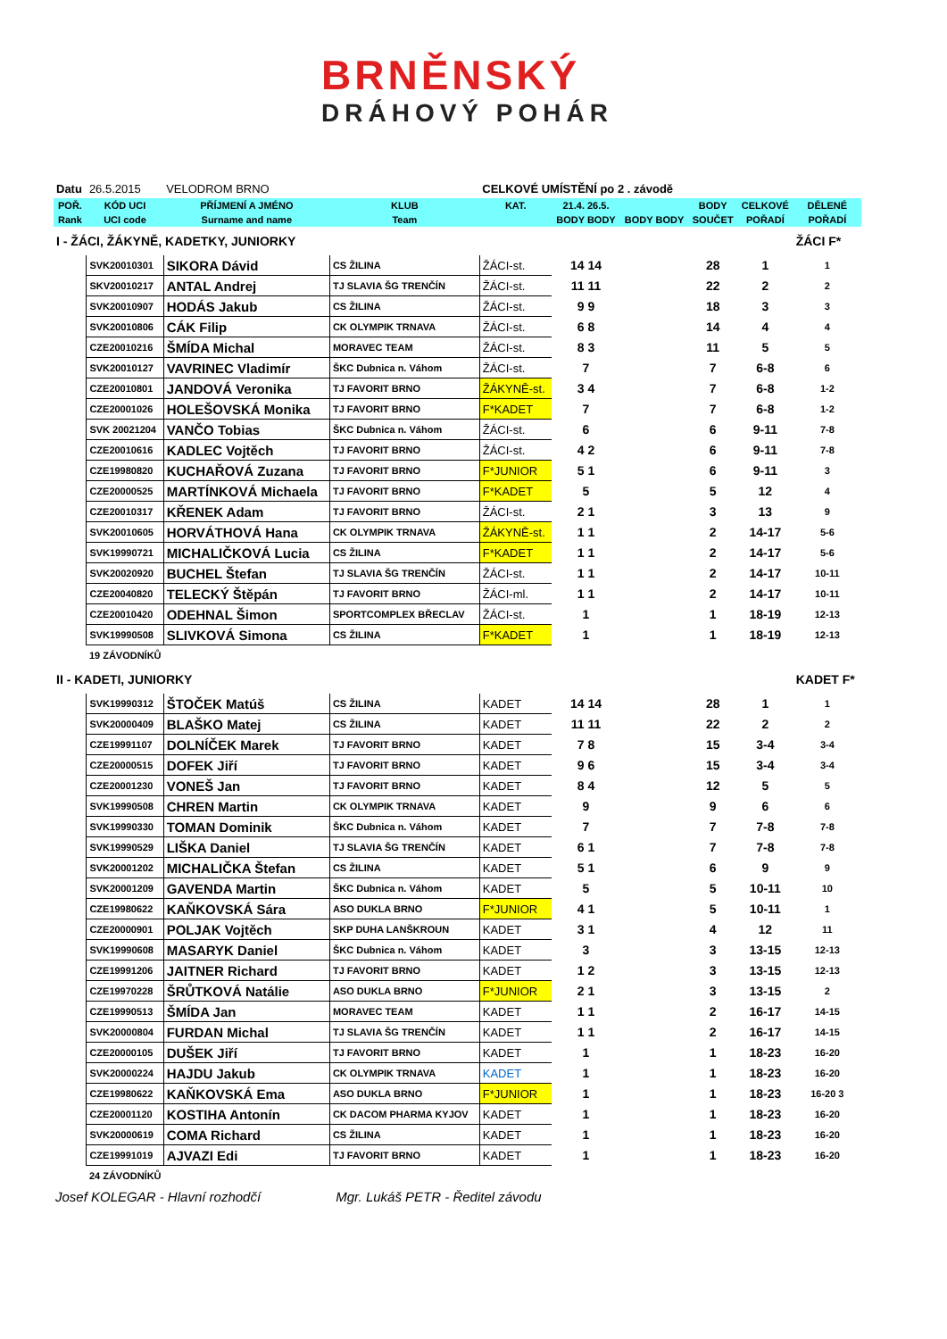BRNĚNSKÝ
DRÁHOVÝ POHÁR
| Datu | 26.5.2015 | VELODROM BRNO | | CELKOVÉ UMÍSTĚNÍ po 2 . závodě | | | | | |
| POŘ. | KÓD UCI | PŘÍJMENÍ A JMÉNO | KLUB | KAT. | 21.4. 26.5. | | BODY | CELKOVÉ | DĚLENÉ |
| Rank | UCI code | Surname and name | Team | | BODY BODY | BODY BODY | SOUČET | POŘADÍ | POŘADÍ |
| I - ŽÁCI, ŽÁKYNĚ, KADETKY, JUNIORKY | | | | | | | | | ŽÁCI F* |
| | SVK20010301 | SIKORA Dávid | CS ŽILINA | ŽÁCI-st. | 14 14 | | 28 | 1 | 1 |
| | SKV20010217 | ANTAL Andrej | TJ SLAVIA ŠG TRENČÍN | ŽÁCI-st. | 11 11 | | 22 | 2 | 2 |
| | SVK20010907 | HODÁS Jakub | CS ŽILINA | ŽÁCI-st. | 9 9 | | 18 | 3 | 3 |
| | SVK20010806 | CÁK Filip | CK OLYMPIK TRNAVA | ŽÁCI-st. | 6 8 | | 14 | 4 | 4 |
| | CZE20010216 | ŠMÍDA Michal | MORAVEC TEAM | ŽÁCI-st. | 8 3 | | 11 | 5 | 5 |
| | SVK20010127 | VAVRINEC Vladimír | ŠKC Dubnica n. Váhom | ŽÁCI-st. | 7 | | 7 | 6-8 | 6 |
| | CZE20010801 | JANDOVÁ Veronika | TJ FAVORIT BRNO | ŽÁKYNĚ-st. | 3 4 | | 7 | 6-8 | 1-2 |
| | CZE20001026 | HOLEŠOVSKÁ Monika | TJ FAVORIT BRNO | F*KADET | 7 | | 7 | 6-8 | 1-2 |
| | SVK 20021204 | VANČO Tobias | ŠKC Dubnica n. Váhom | ŽÁCI-st. | 6 | | 6 | 9-11 | 7-8 |
| | CZE20010616 | KADLEC Vojtěch | TJ FAVORIT BRNO | ŽÁCI-st. | 4 2 | | 6 | 9-11 | 7-8 |
| | CZE19980820 | KUCHAŘOVÁ Zuzana | TJ FAVORIT BRNO | F*JUNIOR | 5 1 | | 6 | 9-11 | 3 |
| | CZE20000525 | MARTÍNKOVÁ Michaela | TJ FAVORIT BRNO | F*KADET | 5 | | 5 | 12 | 4 |
| | CZE20010317 | KŘENEK Adam | TJ FAVORIT BRNO | ŽÁCI-st. | 2 1 | | 3 | 13 | 9 |
| | SVK20010605 | HORVÁTHOVÁ Hana | CK OLYMPIK TRNAVA | ŽÁKYNĚ-st. | 1 1 | | 2 | 14-17 | 5-6 |
| | SVK19990721 | MICHALIČKOVÁ Lucia | CS ŽILINA | F*KADET | 1 1 | | 2 | 14-17 | 5-6 |
| | SVK20020920 | BUCHEL Štefan | TJ SLAVIA ŠG TRENČÍN | ŽÁCI-st. | 1 1 | | 2 | 14-17 | 10-11 |
| | CZE20040820 | TELECKÝ Štěpán | TJ FAVORIT BRNO | ŽÁCI-ml. | 1 1 | | 2 | 14-17 | 10-11 |
| | CZE20010420 | ODEHNAL Šimon | SPORTCOMPLEX BŘECLAV | ŽÁCI-st. | 1 | | 1 | 18-19 | 12-13 |
| | SVK19990508 | SLIVKOVÁ Simona | CS ŽILINA | F*KADET | 1 | | 1 | 18-19 | 12-13 |
| | 19 ZÁVODNÍKŮ | | | | | | | | |
| II - KADETI, JUNIORKY | | | | | | | | | KADET F* |
| | SVK19990312 | ŠTOČEK Matúš | CS ŽILINA | KADET | 14 14 | | 28 | 1 | 1 |
| | SVK20000409 | BLAŠKO Matej | CS ŽILINA | KADET | 11 11 | | 22 | 2 | 2 |
| | CZE19991107 | DOLNÍČEK Marek | TJ FAVORIT BRNO | KADET | 7 8 | | 15 | 3-4 | 3-4 |
| | CZE20000515 | DOFEK Jiří | TJ FAVORIT BRNO | KADET | 9 6 | | 15 | 3-4 | 3-4 |
| | CZE20001230 | VONEŠ Jan | TJ FAVORIT BRNO | KADET | 8 4 | | 12 | 5 | 5 |
| | SVK19990508 | CHREN Martin | CK OLYMPIK TRNAVA | KADET | 9 | | 9 | 6 | 6 |
| | SVK19990330 | TOMAN Dominik | ŠKC Dubnica n. Váhom | KADET | 7 | | 7 | 7-8 | 7-8 |
| | SVK19990529 | LIŠKA Daniel | TJ SLAVIA ŠG TRENČÍN | KADET | 6 1 | | 7 | 7-8 | 7-8 |
| | SVK20001202 | MICHALIČKA Štefan | CS ŽILINA | KADET | 5 1 | | 6 | 9 | 9 |
| | SVK20001209 | GAVENDA Martin | ŠKC Dubnica n. Váhom | KADET | 5 | | 5 | 10-11 | 10 |
| | CZE19980622 | KAŇKOVSKÁ Sára | ASO DUKLA BRNO | F*JUNIOR | 4 1 | | 5 | 10-11 | 1 |
| | CZE20000901 | POLJAK Vojtěch | SKP DUHA LANŠKROUN | KADET | 3 1 | | 4 | 12 | 11 |
| | SVK19990608 | MASARYK Daniel | ŠKC Dubnica n. Váhom | KADET | 3 | | 3 | 13-15 | 12-13 |
| | CZE19991206 | JAITNER Richard | TJ FAVORIT BRNO | KADET | 1 2 | | 3 | 13-15 | 12-13 |
| | CZE19970228 | ŠRŮTKOVÁ Natálie | ASO DUKLA BRNO | F*JUNIOR | 2 1 | | 3 | 13-15 | 2 |
| | CZE19990513 | ŠMÍDA Jan | MORAVEC TEAM | KADET | 1 1 | | 2 | 16-17 | 14-15 |
| | SVK20000804 | FURDAN Michal | TJ SLAVIA ŠG TRENČÍN | KADET | 1 1 | | 2 | 16-17 | 14-15 |
| | CZE20000105 | DUŠEK Jiří | TJ FAVORIT BRNO | KADET | 1 | | 1 | 18-23 | 16-20 |
| | SVK20000224 | HAJDU Jakub | CK OLYMPIK TRNAVA | KADET | 1 | | 1 | 18-23 | 16-20 |
| | CZE19980622 | KAŇKOVSKÁ Ema | ASO DUKLA BRNO | F*JUNIOR | 1 | | 1 | 18-23 | 16-20 3 |
| | CZE20001120 | KOSTIHA Antonín | CK DACOM PHARMA KYJOV | KADET | 1 | | 1 | 18-23 | 16-20 |
| | SVK20000619 | COMA Richard | CS ŽILINA | KADET | 1 | | 1 | 18-23 | 16-20 |
| | CZE19991019 | AJVAZI Edi | TJ FAVORIT BRNO | KADET | 1 | | 1 | 18-23 | 16-20 |
| | 24 ZÁVODNÍKŮ | | | | | | | | |
Josef KOLEGAR - Hlavní rozhodčí Mgr. Lukáš PETR - Ředitel závodu